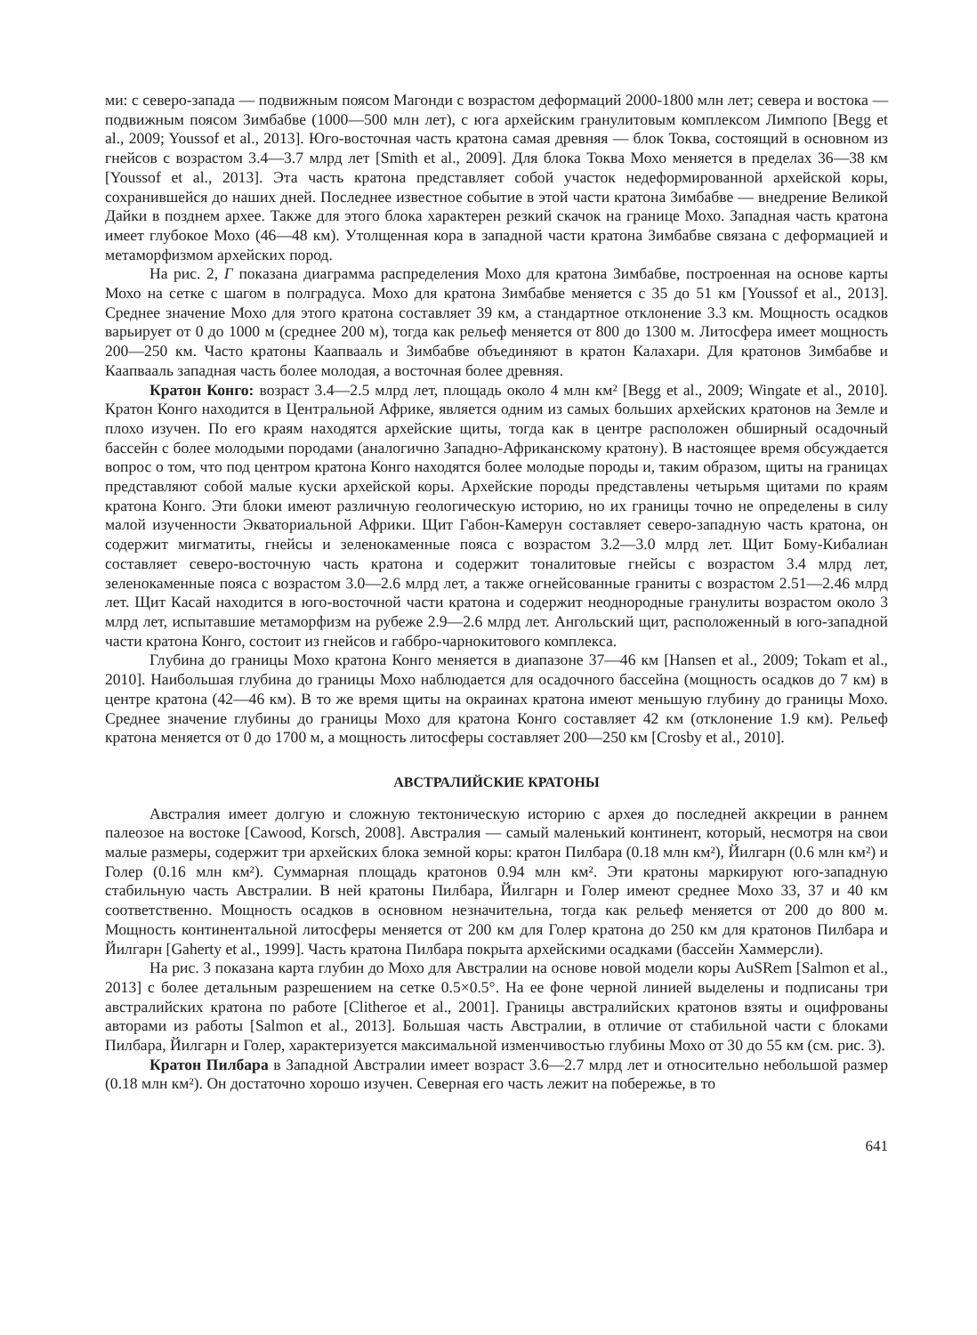ми: с северо-запада — подвижным поясом Магонди с возрастом деформаций 2000-1800 млн лет; севера и востока — подвижным поясом Зимбабве (1000—500 млн лет), с юга архейским гранулитовым комплексом Лимпопо [Begg et al., 2009; Youssof et al., 2013]. Юго-восточная часть кратона самая древняя — блок Токва, состоящий в основном из гнейсов с возрастом 3.4—3.7 млрд лет [Smith et al., 2009]. Для блока Токва Мохо меняется в пределах 36—38 км [Youssof et al., 2013]. Эта часть кратона представляет собой участок недеформированной архейской коры, сохранившейся до наших дней. Последнее известное событие в этой части кратона Зимбабве — внедрение Великой Дайки в позднем архее. Также для этого блока характерен резкий скачок на границе Мохо. Западная часть кратона имеет глубокое Мохо (46—48 км). Утолщенная кора в западной части кратона Зимбабве связана с деформацией и метаморфизмом архейских пород.
На рис. 2, Г показана диаграмма распределения Мохо для кратона Зимбабве, построенная на основе карты Мохо на сетке с шагом в полградуса. Мохо для кратона Зимбабве меняется с 35 до 51 км [Youssof et al., 2013]. Среднее значение Мохо для этого кратона составляет 39 км, а стандартное отклонение 3.3 км. Мощность осадков варьирует от 0 до 1000 м (среднее 200 м), тогда как рельеф меняется от 800 до 1300 м. Литосфера имеет мощность 200—250 км. Часто кратоны Каапвааль и Зимбабве объединяют в кратон Калахари. Для кратонов Зимбабве и Каапвааль западная часть более молодая, а восточная более древняя.
Кратон Конго: возраст 3.4—2.5 млрд лет, площадь около 4 млн км² [Begg et al., 2009; Wingate et al., 2010]. Кратон Конго находится в Центральной Африке, является одним из самых больших архейских кратонов на Земле и плохо изучен. По его краям находятся архейские щиты, тогда как в центре расположен обширный осадочный бассейн с более молодыми породами (аналогично Западно-Африканскому кратону). В настоящее время обсуждается вопрос о том, что под центром кратона Конго находятся более молодые породы и, таким образом, щиты на границах представляют собой малые куски архейской коры. Архейские породы представлены четырьмя щитами по краям кратона Конго. Эти блоки имеют различную геологическую историю, но их границы точно не определены в силу малой изученности Экваториальной Африки. Щит Габон-Камерун составляет северо-западную часть кратона, он содержит мигматиты, гнейсы и зеленокаменные пояса с возрастом 3.2—3.0 млрд лет. Щит Бому-Кибалиан составляет северо-восточную часть кратона и содержит тоналитовые гнейсы с возрастом 3.4 млрд лет, зеленокаменные пояса с возрастом 3.0—2.6 млрд лет, а также огнейсованные граниты с возрастом 2.51—2.46 млрд лет. Щит Касай находится в юго-восточной части кратона и содержит неоднородные гранулиты возрастом около 3 млрд лет, испытавшие метаморфизм на рубеже 2.9—2.6 млрд лет. Ангольский щит, расположенный в юго-западной части кратона Конго, состоит из гнейсов и габбро-чарнокитового комплекса.
Глубина до границы Мохо кратона Конго меняется в диапазоне 37—46 км [Hansen et al., 2009; Tokam et al., 2010]. Наибольшая глубина до границы Мохо наблюдается для осадочного бассейна (мощность осадков до 7 км) в центре кратона (42—46 км). В то же время щиты на окраинах кратона имеют меньшую глубину до границы Мохо. Среднее значение глубины до границы Мохо для кратона Конго составляет 42 км (отклонение 1.9 км). Рельеф кратона меняется от 0 до 1700 м, а мощность литосферы составляет 200—250 км [Crosby et al., 2010].
АВСТРАЛИЙСКИЕ КРАТОНЫ
Австралия имеет долгую и сложную тектоническую историю с архея до последней аккреции в раннем палеозое на востоке [Cawood, Korsch, 2008]. Австралия — самый маленький континент, который, несмотря на свои малые размеры, содержит три архейских блока земной коры: кратон Пилбара (0.18 млн км²), Йилгарн (0.6 млн км²) и Голер (0.16 млн км²). Суммарная площадь кратонов 0.94 млн км². Эти кратоны маркируют юго-западную стабильную часть Австралии. В ней кратоны Пилбара, Йилгарн и Голер имеют среднее Мохо 33, 37 и 40 км соответственно. Мощность осадков в основном незначительна, тогда как рельеф меняется от 200 до 800 м. Мощность континентальной литосферы меняется от 200 км для Голер кратона до 250 км для кратонов Пилбара и Йилгарн [Gaherty et al., 1999]. Часть кратона Пилбара покрыта архейскими осадками (бассейн Хаммерсли).
На рис. 3 показана карта глубин до Мохо для Австралии на основе новой модели коры AuSRem [Salmon et al., 2013] с более детальным разрешением на сетке 0.5×0.5°. На ее фоне черной линией выделены и подписаны три австралийских кратона по работе [Clitheroe et al., 2001]. Границы австралийских кратонов взяты и оцифрованы авторами из работы [Salmon et al., 2013]. Большая часть Австралии, в отличие от стабильной части с блоками Пилбара, Йилгарн и Голер, характеризуется максимальной изменчивостью глубины Мохо от 30 до 55 км (см. рис. 3).
Кратон Пилбара в Западной Австралии имеет возраст 3.6—2.7 млрд лет и относительно небольшой размер (0.18 млн км²). Он достаточно хорошо изучен. Северная его часть лежит на побережье, в то
641